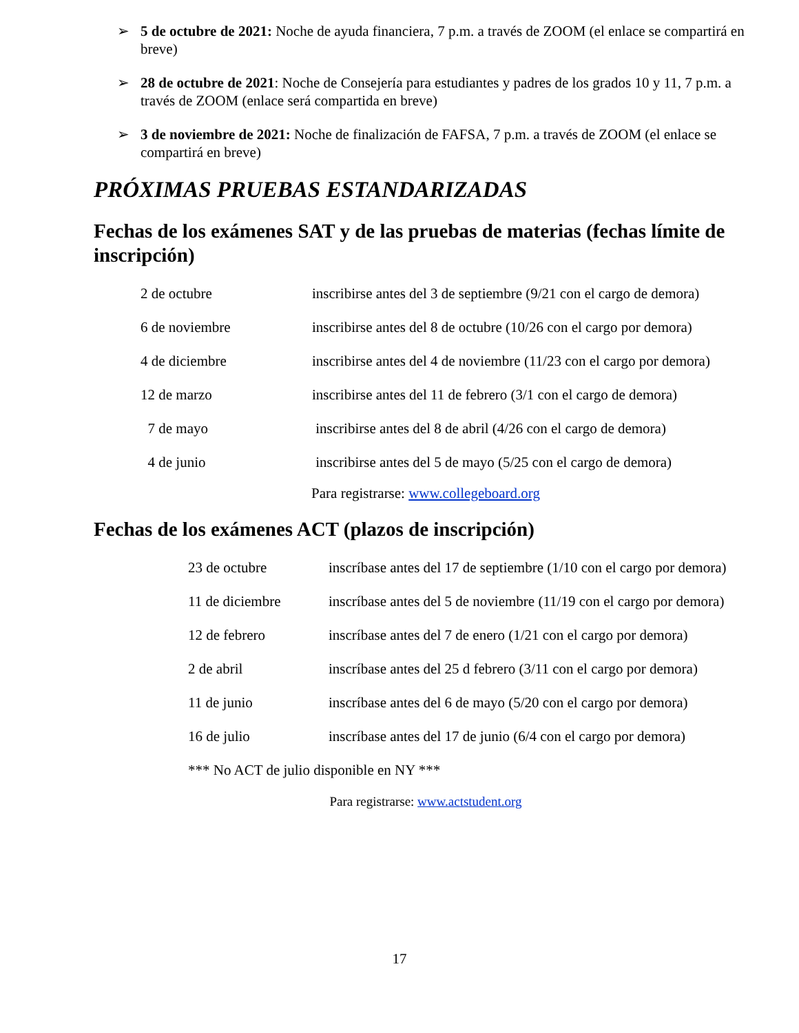➢ 5 de octubre de 2021: Noche de ayuda financiera, 7 p.m. a través de ZOOM (el enlace se compartirá en breve)
➢ 28 de octubre de 2021: Noche de Consejería para estudiantes y padres de los grados 10 y 11, 7 p.m. a través de ZOOM (enlace será compartida en breve)
➢ 3 de noviembre de 2021: Noche de finalización de FAFSA, 7 p.m. a través de ZOOM (el enlace se compartirá en breve)
PRÓXIMAS PRUEBAS ESTANDARIZADAS
Fechas de los exámenes SAT y de las pruebas de materias (fechas límite de inscripción)
| 2 de octubre | inscribirse antes del 3 de septiembre (9/21 con el cargo de demora) |
| 6 de noviembre | inscribirse antes del 8 de octubre (10/26 con el cargo por demora) |
| 4 de diciembre | inscribirse antes del 4 de noviembre (11/23 con el cargo por demora) |
| 12 de marzo | inscribirse antes del 11 de febrero (3/1 con el cargo de demora) |
| 7 de mayo | inscribirse antes del 8 de abril (4/26 con el cargo de demora) |
| 4 de junio | inscribirse antes del 5 de mayo (5/25 con el cargo de demora) |
Para registrarse: www.collegeboard.org
Fechas de los exámenes ACT (plazos de inscripción)
| 23 de octubre | inscríbase antes del 17 de septiembre (1/10 con el cargo por demora) |
| 11 de diciembre | inscríbase antes del 5 de noviembre (11/19 con el cargo por demora) |
| 12 de febrero | inscríbase antes del 7 de enero (1/21 con el cargo por demora) |
| 2 de abril | inscríbase antes del 25 d febrero (3/11 con el cargo por demora) |
| 11 de junio | inscríbase antes del 6 de mayo (5/20 con el cargo por demora) |
| 16 de julio | inscríbase antes del 17 de junio (6/4 con el cargo por demora) |
| *** No ACT de julio disponible en NY *** | |
Para registrarse: www.actstudent.org
17